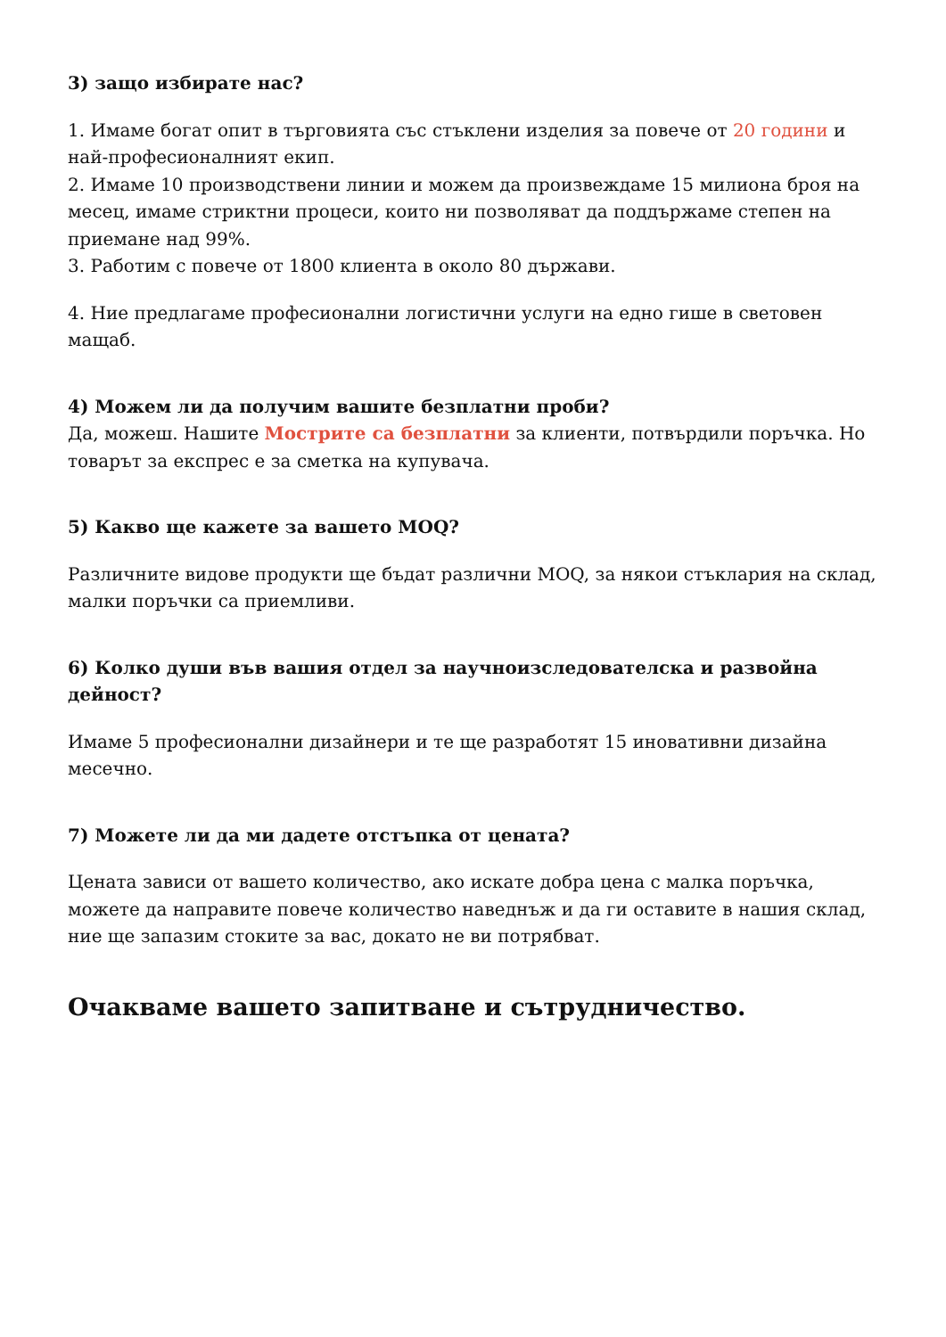3) защо избирате нас?
1. Имаме богат опит в търговията със стъклени изделия за повече от 20 години и най-професионалният екип.
2. Имаме 10 производствени линии и можем да произвеждаме 15 милиона броя на месец, имаме стриктни процеси, които ни позволяват да поддържаме степен на приемане над 99%.
3. Работим с повече от 1800 клиента в около 80 държави.
4. Ние предлагаме професионални логистични услуги на едно гише в световен мащаб.
4) Можем ли да получим вашите безплатни проби?
Да, можеш. Нашите Мострите са безплатни за клиенти, потвърдили поръчка. Но товарът за експрес е за сметка на купувача.
5) Какво ще кажете за вашето MOQ?
Различните видове продукти ще бъдат различни MOQ, за някои стъклария на склад, малки поръчки са приемливи.
6) Колко души във вашия отдел за научноизследователска и развойна дейност?
Имаме 5 професионални дизайнери и те ще разработят 15 иновативни дизайна месечно.
7) Можете ли да ми дадете отстъпка от цената?
Цената зависи от вашето количество, ако искате добра цена с малка поръчка, можете да направите повече количество наведнъж и да ги оставите в нашия склад, ние ще запазим стоките за вас, докато не ви потрябват.
Очакваме вашето запитване и сътрудничество.